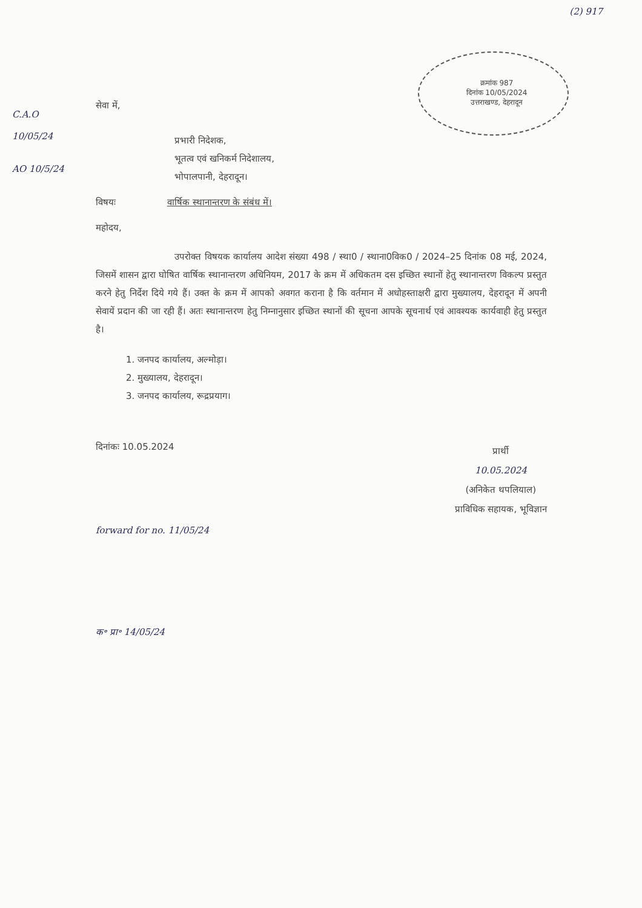(2) 917
क्रमांक 987
दिनांक 10/05/2024
उत्तराखण्ड, देहरादून
C.A.O
10/05/24
AO 10/5/24
सेवा में,
प्रभारी निदेशक,
भूतत्व एवं खनिकर्म निदेशालय,
भोपालपानी, देहरादून।
विषयः वार्षिक स्थानान्तरण के संबंध में।
महोदय,
उपरोक्त विषयक कार्यालय आदेश संख्या 498 / स्था0 / स्थाना0विक0 / 2024–25 दिनांक 08 मई, 2024, जिसमें शासन द्वारा घोषित वार्षिक स्थानान्तरण अधिनियम, 2017 के क्रम में अधिकतम दस इच्छित स्थानों हेतु स्थानान्तरण विकल्प प्रस्तुत करने हेतु निर्देश दिये गये हैं। उक्त के क्रम में आपको अवगत कराना है कि वर्तमान में अधोहस्ताक्षरी द्वारा मुख्यालय, देहरादून में अपनी सेवायें प्रदान की जा रही हैं। अतः स्थानान्तरण हेतु निम्नानुसार इच्छित स्थानों की सूचना आपके सूचनार्थ एवं आवश्यक कार्यवाही हेतु प्रस्तुत है।
1. जनपद कार्यालय, अल्मोड़ा।
2. मुख्यालय, देहरादून।
3. जनपद कार्यालय, रूद्रप्रयाग।
दिनांकः 10.05.2024
प्रार्थी
10.05.2024
(अनिकेत थपलियाल)
प्राविधिक सहायक, भूविज्ञान
forward for no. 11/05/24
क॰ प्रा॰ 14/05/24